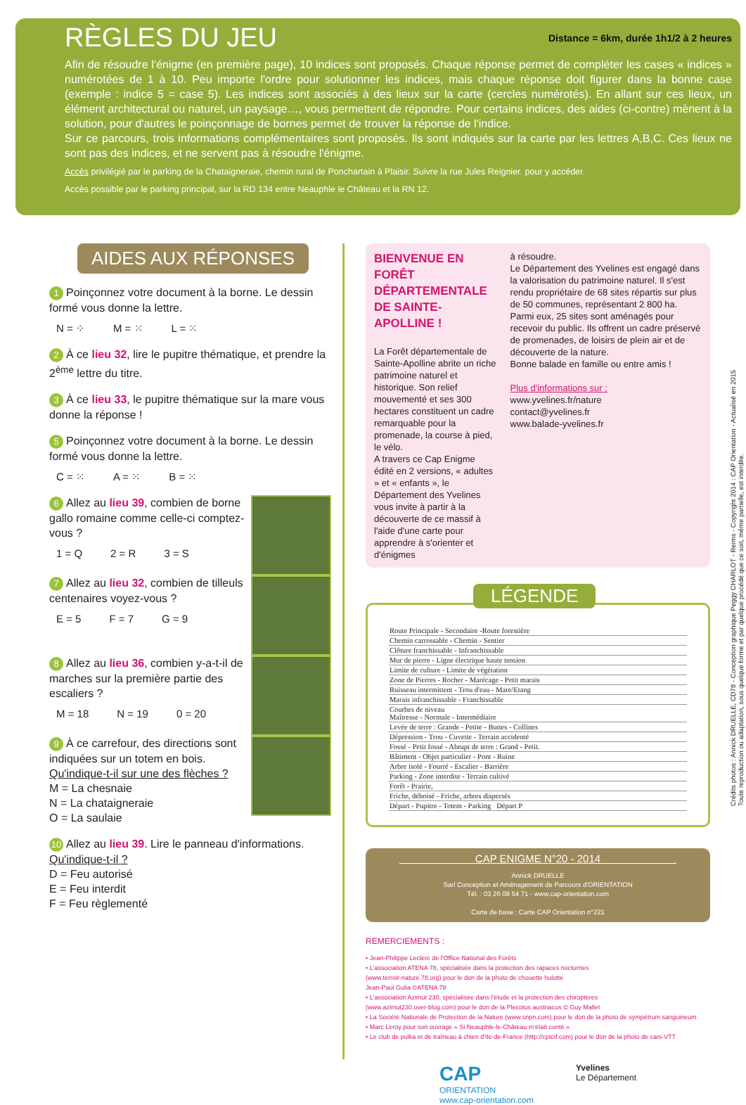RÈGLES DU JEU
Distance = 6km, durée 1h1/2 à 2 heures
Afin de résoudre l'énigme (en première page), 10 indices sont proposés. Chaque réponse permet de compléter les cases « indices » numérotées de 1 à 10. Peu importe l'ordre pour solutionner les indices, mais chaque réponse doit figurer dans la bonne case (exemple : indice 5 = case 5). Les indices sont associés à des lieux sur la carte (cercles numérotés). En allant sur ces lieux, un élément architectural ou naturel, un paysage…, vous permettent de répondre. Pour certains indices, des aides (ci-contre) mènent à la solution, pour d'autres le poinçonnage de bornes permet de trouver la réponse de l'indice.
Sur ce parcours, trois informations complémentaires sont proposés. Ils sont indiqués sur la carte par les lettres A,B,C. Ces lieux ne sont pas des indices, et ne servent pas à résoudre l'énigme.
Accès privilégié par le parking de la Chataigneraie, chemin rural de Ponchartain à Plaisir. Suivre la rue Jules Reignier. pour y accéder.
Accès possible par le parking principal, sur la RD 134 entre Neauphle le Château et la RN 12.
AIDES AUX RÉPONSES
1 Poinçonnez votre document à la borne. Le dessin formé vous donne la lettre.
N = ⁘ M = ⁙ L = ⁙
2 À ce lieu 32, lire le pupitre thématique, et prendre la 2<sup>ème</sup> lettre du titre.
3 À ce lieu 33, le pupitre thématique sur la mare vous donne la réponse !
5 Poinçonnez votre document à la borne. Le dessin formé vous donne la lettre.
C = ⁙ A = ⁙ B = ⁙
6 Allez au lieu 39, combien de borne gallo romaine comme celle-ci comptez-vous ?
1 = Q 2 = R 3 = S
7 Allez au lieu 32, combien de tilleuls centenaires voyez-vous ?
E = 5 F = 7 G = 9
8 Allez au lieu 36, combien y-a-t-il de marches sur la première partie des escaliers ?
M = 18 N = 19 0 = 20
9 À ce carrefour, des directions sont indiquées sur un totem en bois.
Qu'indique-t-il sur une des flèches ?
M = La chesnaie
N = La chataigneraie
O = La saulaie
10 Allez au lieu 39. Lire le panneau d'informations.
Qu'indique-t-il ?
D = Feu autorisé
E = Feu interdit
F = Feu règlementé
BIENVENUE EN FORÊT DÉPARTEMENTALE DE SAINTE-APOLLINE !
La Forêt départementale de Sainte-Apolline abrite un riche patrimoine naturel et historique. Son relief mouvementé et ses 300 hectares constituent un cadre remarquable pour la promenade, la course à pied, le vélo.
A travers ce Cap Enigme édité en 2 versions, « adultes » et « enfants », le Département des Yvelines vous invite à partir à la découverte de ce massif à l'aide d'une carte pour apprendre à s'orienter et d'énigmes
à résoudre.
Le Département des Yvelines est engagé dans la valorisation du patrimoine naturel. Il s'est rendu propriétaire de 68 sites répartis sur plus de 50 communes, représentant 2 800 ha. Parmi eux, 25 sites sont aménagés pour recevoir du public. Ils offrent un cadre préservé de promenades, de loisirs de plein air et de découverte de la nature.
Bonne balade en famille ou entre amis !
Plus d'informations sur :
www.yvelines.fr/nature
contact@yvelines.fr
www.balade-yvelines.fr
LÉGENDE
| Route Principale - Secondaire -Route forestière |
| Chemin carrossable - Chemin - Sentier |
| Clôture franchissable - Infranchissable |
| Mur de pierre - Ligne électrique haute tension |
| Limite de culture - Limite de végétation |
| Zone de Pierres - Rocher - Marécage - Petit marais |
| Ruisseau intermittent - Trou d'eau - Mare/Etang |
| Marais infranchissable - Franchissable |
| Courbes de niveau Maîtresse - Normale - Intermédiaire |
| Levée de terre : Grande - Petite - Buttes - Collines |
| Dépression - Trou - Cuvette - Terrain accidenté |
| Fossé - Petit fossé - Abrupt de terre : Grand - Petit. |
| Bâtiment - Objet particulier - Pont - Ruine |
| Arbre isolé - Fourré - Escalier - Barrière |
| Parking - Zone interdite - Terrain cultivé |
| Forêt - Prairie, |
| Friche, déboisé - Friche, arbres dispersés |
| Départ - Pupitre - Totem - Parking Départ P |
CAP ENIGME N°20 - 2014
Annick DRUELLE
Sarl Conception et Aménagement de Parcours d'ORIENTATION
Tél. : 03 26 08 54 71 - www.cap-orientation.com
Carte de base : Carte CAP Orientation n°221
REMERCIEMENTS :
• Jean-Philippe Leclerc de l'Office National des Forêts
• L'association ATENA 78, spécialisée dans la protection des rapaces nocturnes
(www.terroir-nature 78.org) pour le don de la photo de chouette hulotte
Jean-Paul Gulia ©ATENA 78
• L'association Azimut 230, spécialisée dans l'étude et la protection des chiroptères
(www.azimut230.over-blog.com) pour le don de la Plecotus austriacus © Guy Mallet
• La Société Nationale de Protection de la Nature (www.snpn.com) pour le don de la photo de sympétrum sanguineum
• Marc Leroy pour son ouvrage « Si Neauphle-le-Château m'était conté »
• Le club de pulka et de traîneau à chien d'Ile-de-France (http://cptcif.com) pour le don de la photo de cani-VTT
CAP
ORIENTATION
www.cap-orientation.com
Yvelines
Le Département
Crédits photos : Annick DRUELLE, CD78 - Conception graphique Peggy CHARLOT - Reims - Copyright 2014 : CAP Orientation - Actualisé en 2015
Toute reproduction ou adaptation, sous quelque forme et par quelque procédé que ce soit, même partielle, est interdite.